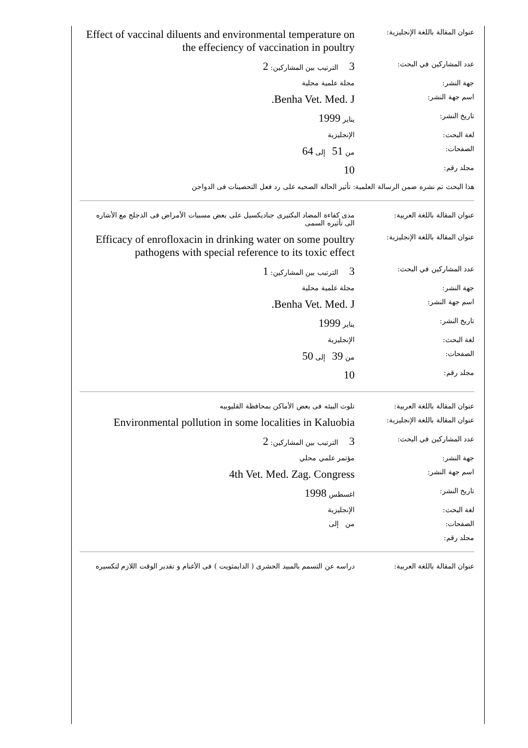| عنوان المقالة باللغة الإنجليزية: | Effect of vaccinal diluents and environmental temperature on the effeciency of vaccination in poultry |
| عدد المشاركين في البحث: | 3 الترتيب بين المشاركين: 2 |
| جهة النشر: | مجلة علمية محلية |
| اسم جهة النشر: | Benha Vet. Med. J. |
| تاريخ النشر: | يناير 1999 |
| لغة البحث: | الإنجليزية |
| الصفحات: | من 51 إلى 64 |
| مجلد رقم: | 10 |
| هذا البحث تم نشره ضمن الرسالة العلمية: تأثير الحاله الصحيه على رد فعل التحصينات فى الدواجن | |
| عنوان المقالة باللغة العربية: | مدى كفاءة المضاد البكتيرى جناديكسيل على بعض مسببات الأمراض فى الدجلج مع الأشاره الى تأثيره السمى |
| عنوان المقالة باللغة الإنجليزية: | Efficacy of enrofloxacin in drinking water on some poultry pathogens with special reference to its toxic effect |
| عدد المشاركين في البحث: | 3 الترتيب بين المشاركين: 1 |
| جهة النشر: | مجلة علمية محلية |
| اسم جهة النشر: | Benha Vet. Med. J. |
| تاريخ النشر: | يناير 1999 |
| لغة البحث: | الإنجليزية |
| الصفحات: | من 39 إلى 50 |
| مجلد رقم: | 10 |
| عنوان المقالة باللغة العربية: | تلوث البيئه فى بعض الأماكن بمحافظة القليوبيه |
| عنوان المقالة باللغة الإنجليزية: | Environmental pollution in some localities in Kaluobia |
| عدد المشاركين في البحث: | 3 الترتيب بين المشاركين: 2 |
| جهة النشر: | مؤتمر علمي محلي |
| اسم جهة النشر: | 4th Vet. Med. Zag. Congress |
| تاريخ النشر: | اغسطس 1998 |
| لغة البحث: | الإنجليزية |
| الصفحات: | من إلى |
| مجلد رقم: | |
| عنوان المقالة باللغة العربية: | دراسه عن التسمم بالمبيد الحشرى ( الدايمثويت ) فى الأغنام و تقدير الوقت اللازم لتكسيره |